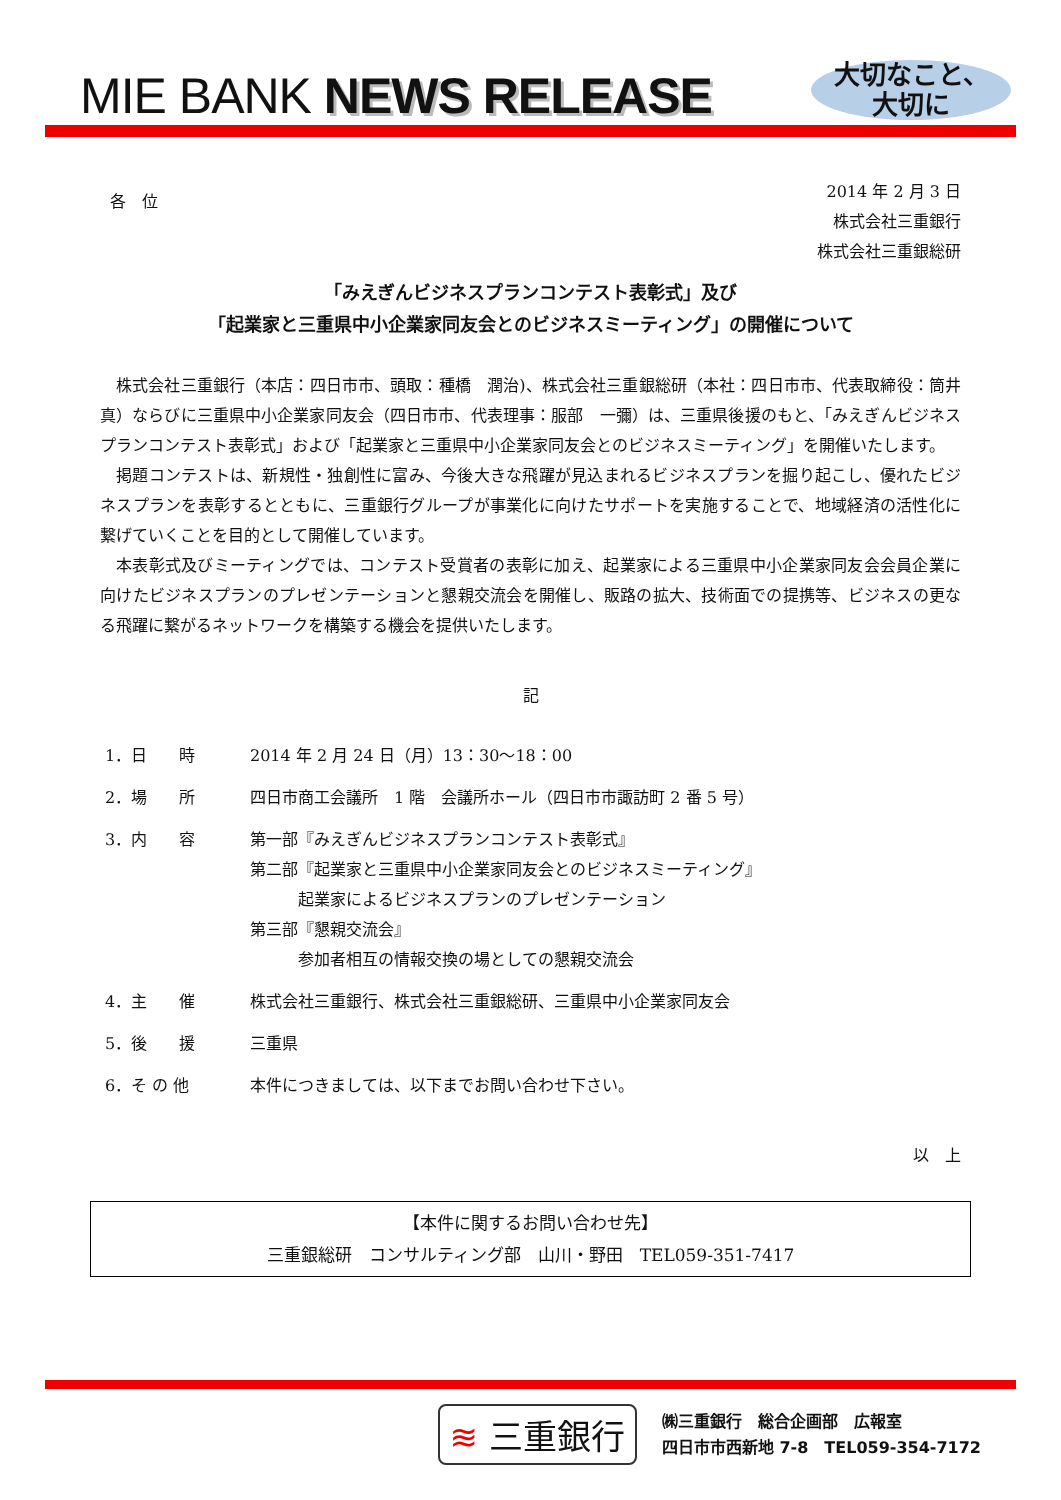MIE BANK NEWS RELEASE
大切なこと、
大切に
各　位
2014 年 2 月 3 日
株式会社三重銀行
株式会社三重銀総研
「みえぎんビジネスプランコンテスト表彰式」及び
「起業家と三重県中小企業家同友会とのビジネスミーティング」の開催について
株式会社三重銀行（本店：四日市市、頭取：種橋　潤治)、株式会社三重銀総研（本社：四日市市、代表取締役：筒井　真）ならびに三重県中小企業家同友会（四日市市、代表理事：服部　一彌）は、三重県後援のもと、「みえぎんビジネスプランコンテスト表彰式」および「起業家と三重県中小企業家同友会とのビジネスミーティング」を開催いたします。
掲題コンテストは、新規性・独創性に富み、今後大きな飛躍が見込まれるビジネスプランを掘り起こし、優れたビジネスプランを表彰するとともに、三重銀行グループが事業化に向けたサポートを実施することで、地域経済の活性化に繋げていくことを目的として開催しています。
本表彰式及びミーティングでは、コンテスト受賞者の表彰に加え、起業家による三重県中小企業家同友会会員企業に向けたビジネスプランのプレゼンテーションと懇親交流会を開催し、販路の拡大、技術面での提携等、ビジネスの更なる飛躍に繋がるネットワークを構築する機会を提供いたします。
記
1．日　　時 2014 年 2 月 24 日（月）13：30～18：00
2．場　　所 四日市商工会議所　1 階　会議所ホール（四日市市諏訪町 2 番 5 号）
3．内　　容 第一部『みえぎんビジネスプランコンテスト表彰式』
第二部『起業家と三重県中小企業家同友会とのビジネスミーティング』
　　　起業家によるビジネスプランのプレゼンテーション
第三部『懇親交流会』
　　　参加者相互の情報交換の場としての懇親交流会
4．主　　催 株式会社三重銀行、株式会社三重銀総研、三重県中小企業家同友会
5．後　　援 三重県
6．そ の 他 本件につきましては、以下までお問い合わせ下さい。
以　上
【本件に関するお問い合わせ先】
三重銀総研　コンサルティング部　山川・野田　TEL059-351-7417
≋ 三重銀行
㈱三重銀行　総合企画部　広報室
四日市市西新地 7-8　TEL059-354-7172